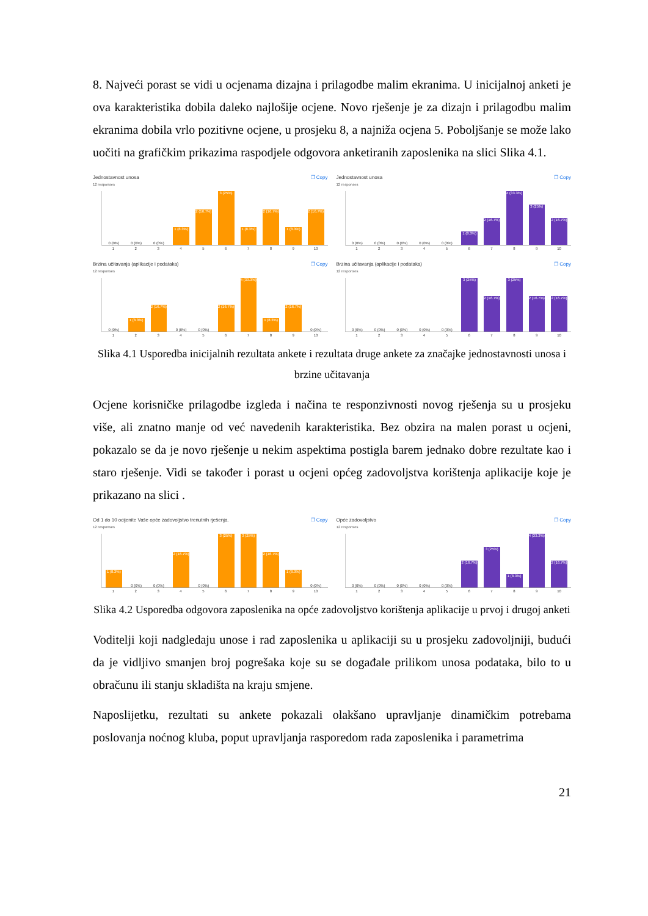8. Najveći porast se vidi u ocjenama dizajna i prilagodbe malim ekranima. U inicijalnoj anketi je ova karakteristika dobila daleko najlošije ocjene. Novo rješenje je za dizajn i prilagodbu malim ekranima dobila vrlo pozitivne ocjene, u prosjeku 8, a najniža ocjena 5. Poboljšanje se može lako uočiti na grafičkim prikazima raspodjele odgovora anketiranih zaposlenika na slici Slika 4.1.
Jednostavnost unosa ❐ Copy
12 responses
0 (0%)
0 (0%)
0 (0%)
1 (8.3%)
2 (16.7%)
3 (25%)
1 (8.3%)
2 (16.7%)
1 (8.3%)
2 (16.7%)
1 2 3 4 5 6 7 8 9 10
Jednostavnost unosa ❐ Copy
12 responses
0 (0%)
0 (0%)
0 (0%)
0 (0%)
0 (0%)
1 (8.3%)
2 (16.7%)
4 (33.3%)
3 (25%)
2 (16.7%)
1 2 3 4 5 6 7 8 9 10
Brzina učitavanja (aplikacije i podataka) ❐ Copy
12 responses
0 (0%)
1 (8.3%)
2 (16.7%)
0 (0%)
0 (0%)
2 (16.7%)
4 (33.3%)
1 (8.3%)
2 (16.7%)
0 (0%)
1 2 3 4 5 6 7 8 9 10
Brzina učitavanja (aplikacije i podataka) ❐ Copy
12 responses
0 (0%)
0 (0%)
0 (0%)
0 (0%)
0 (0%)
3 (25%)
2 (16.7%)
3 (25%)
2 (16.7%)
2 (16.7%)
1 2 3 4 5 6 7 8 9 10
Slika 4.1 Usporedba inicijalnih rezultata ankete i rezultata druge ankete za značajke jednostavnosti unosa i brzine učitavanja
Ocjene korisničke prilagodbe izgleda i načina te responzivnosti novog rješenja su u prosjeku više, ali znatno manje od već navedenih karakteristika. Bez obzira na malen porast u ocjeni, pokazalo se da je novo rješenje u nekim aspektima postigla barem jednako dobre rezultate kao i staro rješenje. Vidi se također i porast u ocjeni općeg zadovoljstva korištenja aplikacije koje je prikazano na slici .
Od 1 do 10 ocijenite Vaše opće zadovoljstvo trenutnih rješenja. ❐ Copy
12 responses
1 (8.3%)
0 (0%)
0 (0%)
2 (16.7%)
0 (0%)
3 (25%)
3 (25%)
2 (16.7%)
1 (8.3%)
0 (0%)
1 2 3 4 5 6 7 8 9 10
Opće zadovoljstvo ❐ Copy
12 responses
0 (0%)
0 (0%)
0 (0%)
0 (0%)
0 (0%)
2 (16.7%)
3 (25%)
1 (8.3%)
4 (33.3%)
2 (16.7%)
1 2 3 4 5 6 7 8 9 10
Slika 4.2 Usporedba odgovora zaposlenika na opće zadovoljstvo korištenja aplikacije u prvoj i drugoj anketi
Voditelji koji nadgledaju unose i rad zaposlenika u aplikaciji su u prosjeku zadovoljniji, budući da je vidljivo smanjen broj pogrešaka koje su se događale prilikom unosa podataka, bilo to u obračunu ili stanju skladišta na kraju smjene.
Naposlijetku, rezultati su ankete pokazali olakšano upravljanje dinamičkim potrebama poslovanja noćnog kluba, poput upravljanja rasporedom rada zaposlenika i parametrima
21